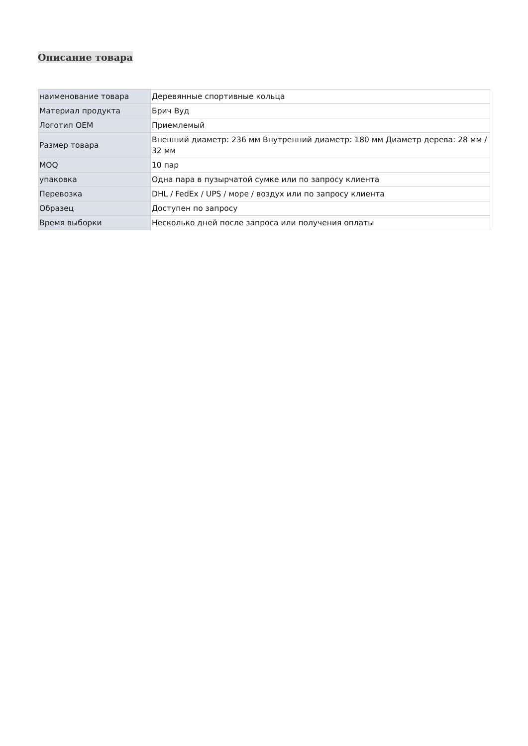Описание товара
| наименование товара | Деревянные спортивные кольца |
| Материал продукта | Брич Вуд |
| Логотип OEM | Приемлемый |
| Размер товара | Внешний диаметр: 236 мм Внутренний диаметр: 180 мм Диаметр дерева: 28 мм / 32 мм |
| MOQ | 10 пар |
| упаковка | Одна пара в пузырчатой сумке или по запросу клиента |
| Перевозка | DHL / FedEx / UPS / море / воздух или по запросу клиента |
| Образец | Доступен по запросу |
| Время выборки | Несколько дней после запроса или получения оплаты |